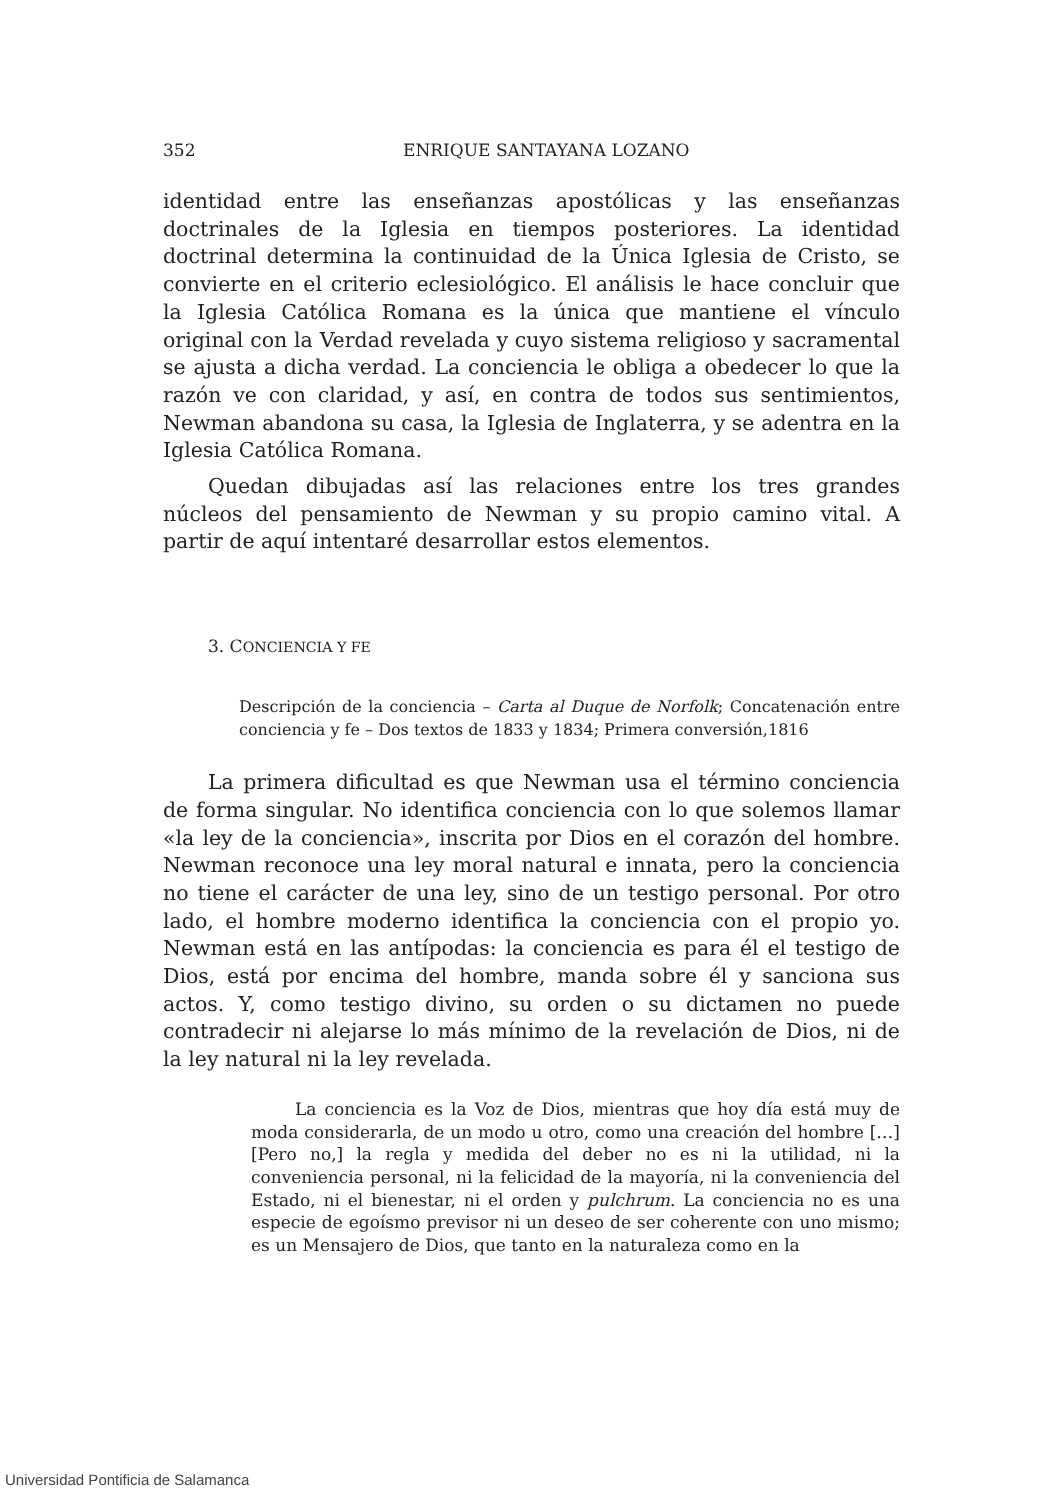352 ENRIQUE SANTAYANA LOZANO
identidad entre las enseñanzas apostólicas y las enseñanzas doctrinales de la Iglesia en tiempos posteriores. La identidad doctrinal determina la continuidad de la Única Iglesia de Cristo, se convierte en el criterio eclesiológico. El análisis le hace concluir que la Iglesia Católica Romana es la única que mantiene el vínculo original con la Verdad revelada y cuyo sistema religioso y sacramental se ajusta a dicha verdad. La conciencia le obliga a obedecer lo que la razón ve con claridad, y así, en contra de todos sus sentimientos, Newman abandona su casa, la Iglesia de Inglaterra, y se adentra en la Iglesia Católica Romana.
Quedan dibujadas así las relaciones entre los tres grandes núcleos del pensamiento de Newman y su propio camino vital. A partir de aquí intentaré desarrollar estos elementos.
3. CONCIENCIA Y FE
Descripción de la conciencia – Carta al Duque de Norfolk; Concatenación entre conciencia y fe – Dos textos de 1833 y 1834; Primera conversión,1816
La primera dificultad es que Newman usa el término conciencia de forma singular. No identifica conciencia con lo que solemos llamar «la ley de la conciencia», inscrita por Dios en el corazón del hombre. Newman reconoce una ley moral natural e innata, pero la conciencia no tiene el carácter de una ley, sino de un testigo personal. Por otro lado, el hombre moderno identifica la conciencia con el propio yo. Newman está en las antípodas: la conciencia es para él el testigo de Dios, está por encima del hombre, manda sobre él y sanciona sus actos. Y, como testigo divino, su orden o su dictamen no puede contradecir ni alejarse lo más mínimo de la revelación de Dios, ni de la ley natural ni la ley revelada.
La conciencia es la Voz de Dios, mientras que hoy día está muy de moda considerarla, de un modo u otro, como una creación del hombre […] [Pero no,] la regla y medida del deber no es ni la utilidad, ni la conveniencia personal, ni la felicidad de la mayoría, ni la conveniencia del Estado, ni el bienestar, ni el orden y pulchrum. La conciencia no es una especie de egoísmo previsor ni un deseo de ser coherente con uno mismo; es un Mensajero de Dios, que tanto en la naturaleza como en la
Universidad Pontificia de Salamanca